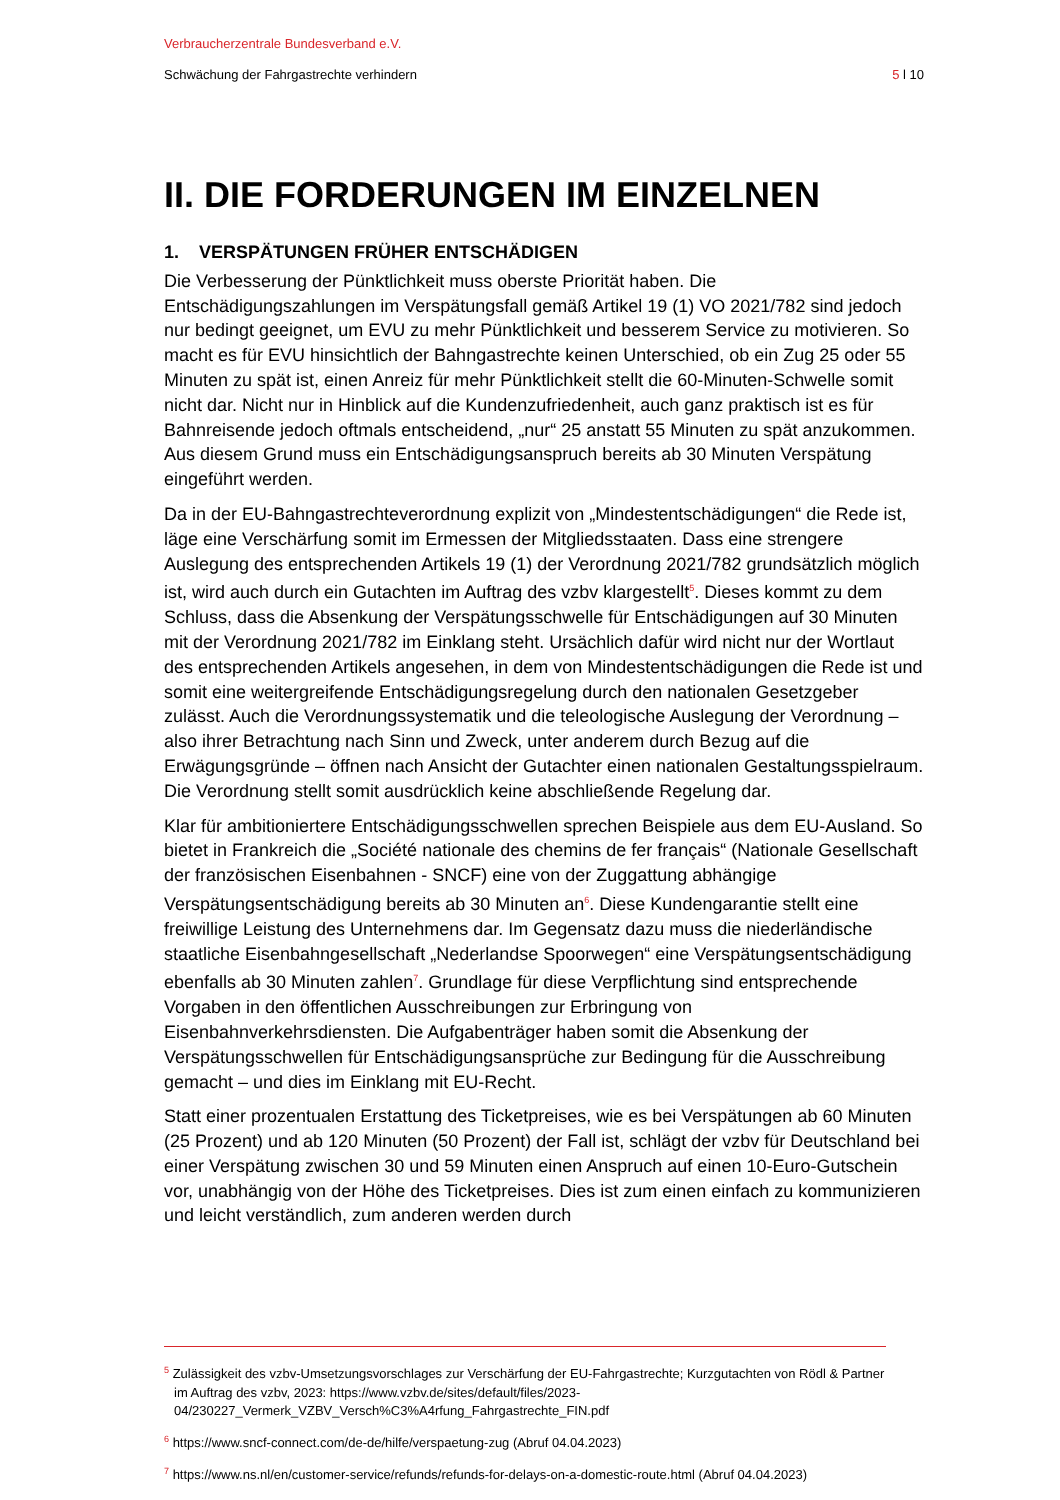Verbraucherzentrale Bundesverband e.V.
Schwächung der Fahrgastrechte verhindern 5 l 10
II. DIE FORDERUNGEN IM EINZELNEN
1. VERSPÄTUNGEN FRÜHER ENTSCHÄDIGEN
Die Verbesserung der Pünktlichkeit muss oberste Priorität haben. Die Entschädigungszahlungen im Verspätungsfall gemäß Artikel 19 (1) VO 2021/782 sind jedoch nur bedingt geeignet, um EVU zu mehr Pünktlichkeit und besserem Service zu motivieren. So macht es für EVU hinsichtlich der Bahngastrechte keinen Unterschied, ob ein Zug 25 oder 55 Minuten zu spät ist, einen Anreiz für mehr Pünktlichkeit stellt die 60-Minuten-Schwelle somit nicht dar. Nicht nur in Hinblick auf die Kundenzufriedenheit, auch ganz praktisch ist es für Bahnreisende jedoch oftmals entscheidend, „nur“ 25 anstatt 55 Minuten zu spät anzukommen. Aus diesem Grund muss ein Entschädigungsanspruch bereits ab 30 Minuten Verspätung eingeführt werden.
Da in der EU-Bahngastrechteverordnung explizit von „Mindestentschädigungen“ die Rede ist, läge eine Verschärfung somit im Ermessen der Mitgliedsstaaten. Dass eine strengere Auslegung des entsprechenden Artikels 19 (1) der Verordnung 2021/782 grundsätzlich möglich ist, wird auch durch ein Gutachten im Auftrag des vzbv klargestellt<sup>5</sup>. Dieses kommt zu dem Schluss, dass die Absenkung der Verspätungsschwelle für Entschädigungen auf 30 Minuten mit der Verordnung 2021/782 im Einklang steht. Ursächlich dafür wird nicht nur der Wortlaut des entsprechenden Artikels angesehen, in dem von Mindestentschädigungen die Rede ist und somit eine weitergreifende Entschädigungsregelung durch den nationalen Gesetzgeber zulässt. Auch die Verordnungssystematik und die teleologische Auslegung der Verordnung – also ihrer Betrachtung nach Sinn und Zweck, unter anderem durch Bezug auf die Erwägungsgründe – öffnen nach Ansicht der Gutachter einen nationalen Gestaltungsspielraum. Die Verordnung stellt somit ausdrücklich keine abschließende Regelung dar.
Klar für ambitioniertere Entschädigungsschwellen sprechen Beispiele aus dem EU-Ausland. So bietet in Frankreich die „Société nationale des chemins de fer français“ (Nationale Gesellschaft der französischen Eisenbahnen - SNCF) eine von der Zuggattung abhängige Verspätungsentschädigung bereits ab 30 Minuten an<sup>6</sup>. Diese Kundengarantie stellt eine freiwillige Leistung des Unternehmens dar. Im Gegensatz dazu muss die niederländische staatliche Eisenbahngesellschaft „Nederlandse Spoorwegen“ eine Verspätungsentschädigung ebenfalls ab 30 Minuten zahlen<sup>7</sup>. Grundlage für diese Verpflichtung sind entsprechende Vorgaben in den öffentlichen Ausschreibungen zur Erbringung von Eisenbahnverkehrsdiensten. Die Aufgabenträger haben somit die Absenkung der Verspätungsschwellen für Entschädigungsansprüche zur Bedingung für die Ausschreibung gemacht – und dies im Einklang mit EU-Recht.
Statt einer prozentualen Erstattung des Ticketpreises, wie es bei Verspätungen ab 60 Minuten (25 Prozent) und ab 120 Minuten (50 Prozent) der Fall ist, schlägt der vzbv für Deutschland bei einer Verspätung zwischen 30 und 59 Minuten einen Anspruch auf einen 10-Euro-Gutschein vor, unabhängig von der Höhe des Ticketpreises. Dies ist zum einen einfach zu kommunizieren und leicht verständlich, zum anderen werden durch
<sup>5</sup> Zulässigkeit des vzbv-Umsetzungsvorschlages zur Verschärfung der EU-Fahrgastrechte; Kurzgutachten von Rödl & Partner im Auftrag des vzbv, 2023: https://www.vzbv.de/sites/default/files/2023-04/230227_Vermerk_VZBV_Versch%C3%A4rfung_Fahrgastrechte_FIN.pdf
<sup>6</sup> https://www.sncf-connect.com/de-de/hilfe/verspaetung-zug (Abruf 04.04.2023)
<sup>7</sup> https://www.ns.nl/en/customer-service/refunds/refunds-for-delays-on-a-domestic-route.html (Abruf 04.04.2023)